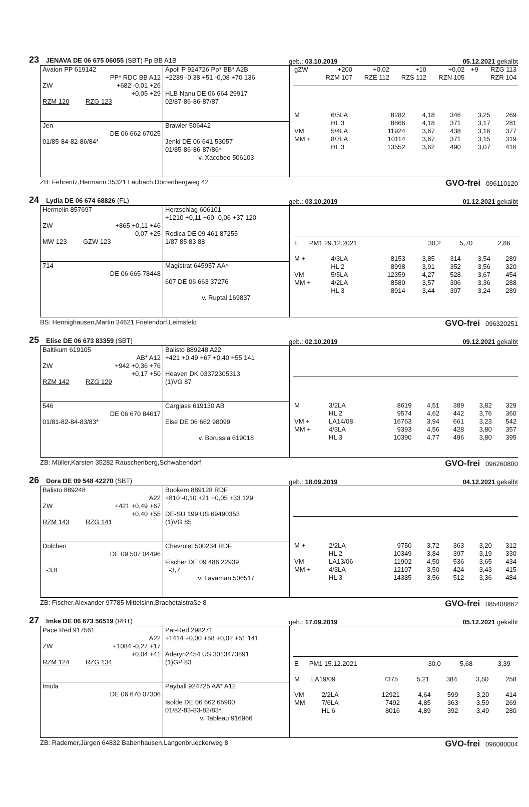23 JENAVA DE 06 675 06055 (SBT) Pp BB A1B
geb.: 03.10.2019
05.12.2021 gekalbt
Avalon PP 619142
PP* RDC BB A12
ZW +682 -0,01 +26
+0,05 +29
RZM 120 RZG 123
Apoll P 924726 Pp* BB* A2B
+2289 -0,38 +51 -0,08 +70 136
HLB Nanu DE 06 664 29917
02/87-86-86-87/87
Jen
DE 06 662 67025
01/85-84-82-86/84*
Brawler 506442
Jenki DE 06 641 53057
01/85-86-86-87/86*
v. Xacobeo 506103
| gZW | +200 | +0,02 | +10 | +0,02 | +9 | RZG 113 |
| | RZM 107 | RZE 112 | RZS 112 | RZN 105 | | RZR 104 |
| M | 6/5LA | 8282 | 4,18 | 346 | 3,25 | 269 |
| | HL 3 | 8866 | 4,18 | 371 | 3,17 | 281 |
| VM | 5/4LA | 11924 | 3,67 | 438 | 3,16 | 377 |
| MM + | 8/7LA | 10114 | 3,67 | 371 | 3,15 | 319 |
| | HL 3 | 13552 | 3,62 | 490 | 3,07 | 416 |
ZB: Fehrentz,Hermann 35321 Laubach,Dörrenbergweg 42 GVO-frei 096110120
24 Lydia DE 06 674 68826 (FL)
geb.: 03.10.2019
01.12.2021 gekalbt
Hermelin 857697
ZW +865 +0,11 +46
-0,07 +25
MW 123 GZW 123
Herzschlag 606101
+1210 +0,11 +60 -0,06 +37 120
Rodica DE 09 461 87255
1/87 85 83 88
714
DE 06 665 78448
Magistrat 645957 AA*
607 DE 06 663 37276
v. Ruptal 169837
| E | PM1 29.12.2021 | 30,2 | 5,70 | | 2,86 | |
| M + | 4/3LA | 8153 | 3,85 | 314 | 3,54 | 289 |
| | HL 2 | 8998 | 3,91 | 352 | 3,56 | 320 |
| VM | 5/5LA | 12359 | 4,27 | 528 | 3,67 | 454 |
| MM + | 4/2LA | 8580 | 3,57 | 306 | 3,36 | 288 |
| | HL 3 | 8914 | 3,44 | 307 | 3,24 | 289 |
BS: Hennighausen,Martin 34621 Frielendorf,Leimsfeld GVO-frei 096320251
25 Elise DE 06 673 83359 (SBT)
geb.: 02.10.2019
09.12.2021 gekalbt
Baltikum 619105
AB* A12
ZW +942 +0,36 +76
+0,17 +50
RZM 142 RZG 129
Balisto 889248 A22
+421 +0,49 +67 +0,40 +55 141
Heaven DK 03372305313
(1)VG 87
546
DE 06 670 84617
01/81-82-84-83/83*
Carglass 619130 AB
Else DE 06 662 98099
v. Borussia 619018
| M | 3/2LA | 8619 | 4,51 | 389 | 3,82 | 329 |
| | HL 2 | 9574 | 4,62 | 442 | 3,76 | 360 |
| VM + | LA14/08 | 16763 | 3,94 | 661 | 3,23 | 542 |
| MM + | 4/3LA | 9393 | 4,56 | 428 | 3,80 | 357 |
| | HL 3 | 10390 | 4,77 | 496 | 3,80 | 395 |
ZB: Müller,Karsten 35282 Rauschenberg,Schwabendorf GVO-frei 096260800
26 Dora DE 09 548 42270 (SBT)
geb.: 18.09.2019
04.12.2021 gekalbt
Balisto 889248
A22
ZW +421 +0,49 +67
+0,40 +55
RZM 143 RZG 141
Bookem 889128 RDF
+810 -0,10 +21 +0,05 +33 129
DE-SU 199 US 69490353
(1)VG 85
Dolchen
DE 09 507 04496
-3,8
Chevrolet 500234 RDF
Fischer DE 09 486 22939
-3,7
v. Lavaman 506517
| M + | 2/2LA | 9750 | 3,72 | 363 | 3,20 | 312 |
| | HL 2 | 10349 | 3,84 | 397 | 3,19 | 330 |
| VM | LA13/06 | 11902 | 4,50 | 536 | 3,65 | 434 |
| MM + | 4/3LA | 12107 | 3,50 | 424 | 3,43 | 415 |
| | HL 3 | 14385 | 3,56 | 512 | 3,36 | 484 |
ZB: Fischer,Alexander 97785 Mittelsinn,Brachetalstraße 8 GVO-frei 085408862
27 Imke DE 06 673 56519 (RBT)
geb.: 17.09.2019
05.12.2021 gekalbt
Pace Red 917561
A22
ZW +1084 -0,27 +17
+0,04 +41
RZM 124 RZG 134
Pat-Red 298271
+1414 +0,00 +58 +0,02 +51 141
Aderyn2454 US 3013473891
(1)GP 83
Imula
DE 06 670 07306
Payball 924725 AA* A12
Isolde DE 06 662 65900
01/82-83-83-82/83*
v. Tableau 916966
| E | PM1 15.12.2021 | 30,0 | 5,68 | | 3,39 | |
| M | LA19/09 | 7375 | 5,21 | 384 | 3,50 | 258 |
| VM | 2/2LA | 12921 | 4,64 | 599 | 3,20 | 414 |
| MM | 7/6LA | 7492 | 4,85 | 363 | 3,59 | 269 |
| | HL 6 | 8016 | 4,89 | 392 | 3,49 | 280 |
ZB: Rademer,Jürgen 64832 Babenhausen,Langenbrueckerweg 8 GVO-frei 096080004